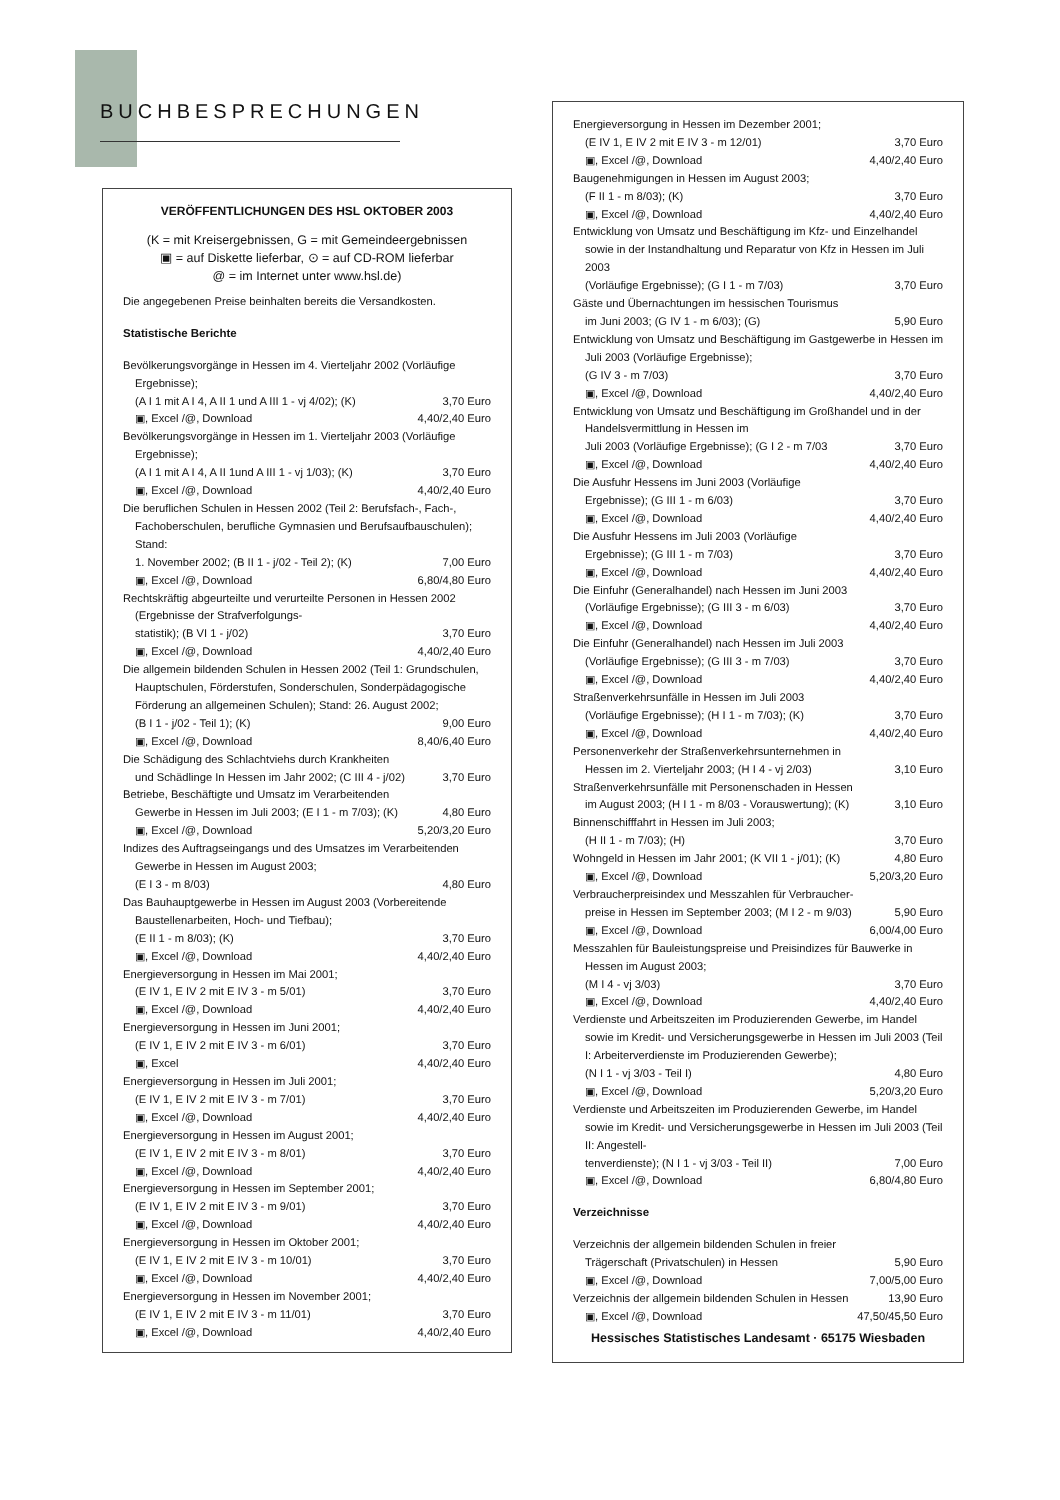BUCHBESPRECHUNGEN
VERÖFFENTLICHUNGEN DES HSL OKTOBER 2003
(K = mit Kreisergebnissen, G = mit Gemeindeergebnissen
▣ = auf Diskette lieferbar, ⊙ = auf CD-ROM lieferbar
@ = im Internet unter www.hsl.de)
Die angegebenen Preise beinhalten bereits die Versandkosten.
Statistische Berichte
Bevölkerungsvorgänge in Hessen im 4. Vierteljahr 2002 (Vorläufige Ergebnisse);
(A I 1 mit A I 4, A II 1 und A III 1 - vj 4/02); (K) 3,70 Euro
▣, Excel /@, Download 4,40/2,40 Euro
Bevölkerungsvorgänge in Hessen im 1. Vierteljahr 2003 (Vorläufige Ergebnisse);
(A I 1 mit A I 4, A II 1und A III 1 - vj 1/03); (K) 3,70 Euro
▣, Excel /@, Download 4,40/2,40 Euro
Die beruflichen Schulen in Hessen 2002 (Teil 2: Berufsfach-, Fach-, Fachoberschulen, berufliche Gymnasien und Berufsaufbauschulen); Stand:
1. November 2002; (B II 1 - j/02 - Teil 2); (K) 7,00 Euro
▣, Excel /@, Download 6,80/4,80 Euro
Rechtskräftig abgeurteilte und verurteilte Personen in Hessen 2002 (Ergebnisse der Strafverfolgungs-
statistik); (B VI 1 - j/02) 3,70 Euro
▣, Excel /@, Download 4,40/2,40 Euro
Die allgemein bildenden Schulen in Hessen 2002 (Teil 1: Grundschulen, Hauptschulen, Förderstufen, Sonderschulen, Sonderpädagogische Förderung an allgemeinen Schulen); Stand: 26. August 2002;
(B I 1 - j/02 - Teil 1); (K) 9,00 Euro
▣, Excel /@, Download 8,40/6,40 Euro
Die Schädigung des Schlachtviehs durch Krankheiten
und Schädlinge In Hessen im Jahr 2002; (C III 4 - j/02) 3,70 Euro
Betriebe, Beschäftigte und Umsatz im Verarbeitenden
Gewerbe in Hessen im Juli 2003; (E I 1 - m 7/03); (K) 4,80 Euro
▣, Excel /@, Download 5,20/3,20 Euro
Indizes des Auftragseingangs und des Umsatzes im Verarbeitenden Gewerbe in Hessen im August 2003;
(E I 3 - m 8/03) 4,80 Euro
Das Bauhauptgewerbe in Hessen im August 2003 (Vorbereitende Baustellenarbeiten, Hoch- und Tiefbau);
(E II 1 - m 8/03); (K) 3,70 Euro
▣, Excel /@, Download 4,40/2,40 Euro
Energieversorgung in Hessen im Mai 2001;
(E IV 1, E IV 2 mit E IV 3 - m 5/01) 3,70 Euro
▣, Excel /@, Download 4,40/2,40 Euro
Energieversorgung in Hessen im Juni 2001;
(E IV 1, E IV 2 mit E IV 3 - m 6/01) 3,70 Euro
▣, Excel 4,40/2,40 Euro
Energieversorgung in Hessen im Juli 2001;
(E IV 1, E IV 2 mit E IV 3 - m 7/01) 3,70 Euro
▣, Excel /@, Download 4,40/2,40 Euro
Energieversorgung in Hessen im August 2001;
(E IV 1, E IV 2 mit E IV 3 - m 8/01) 3,70 Euro
▣, Excel /@, Download 4,40/2,40 Euro
Energieversorgung in Hessen im September 2001;
(E IV 1, E IV 2 mit E IV 3 - m 9/01) 3,70 Euro
▣, Excel /@, Download 4,40/2,40 Euro
Energieversorgung in Hessen im Oktober 2001;
(E IV 1, E IV 2 mit E IV 3 - m 10/01) 3,70 Euro
▣, Excel /@, Download 4,40/2,40 Euro
Energieversorgung in Hessen im November 2001;
(E IV 1, E IV 2 mit E IV 3 - m 11/01) 3,70 Euro
▣, Excel /@, Download 4,40/2,40 Euro
Energieversorgung in Hessen im Dezember 2001;
(E IV 1, E IV 2 mit E IV 3 - m 12/01) 3,70 Euro
▣, Excel /@, Download 4,40/2,40 Euro
Baugenehmigungen in Hessen im August 2003;
(F II 1 - m 8/03); (K) 3,70 Euro
▣, Excel /@, Download 4,40/2,40 Euro
Entwicklung von Umsatz und Beschäftigung im Kfz- und Einzelhandel sowie in der Instandhaltung und Reparatur von Kfz in Hessen im Juli 2003
(Vorläufige Ergebnisse); (G I 1 - m 7/03) 3,70 Euro
Gäste und Übernachtungen im hessischen Tourismus
im Juni 2003; (G IV 1 - m 6/03); (G) 5,90 Euro
Entwicklung von Umsatz und Beschäftigung im Gastgewerbe in Hessen im Juli 2003 (Vorläufige Ergebnisse);
(G IV 3 - m 7/03) 3,70 Euro
▣, Excel /@, Download 4,40/2,40 Euro
Entwicklung von Umsatz und Beschäftigung im Großhandel und in der Handelsvermittlung in Hessen im
Juli 2003 (Vorläufige Ergebnisse); (G I 2 - m 7/03 3,70 Euro
▣, Excel /@, Download 4,40/2,40 Euro
Die Ausfuhr Hessens im Juni 2003 (Vorläufige
Ergebnisse); (G III 1 - m 6/03) 3,70 Euro
▣, Excel /@, Download 4,40/2,40 Euro
Die Ausfuhr Hessens im Juli 2003 (Vorläufige
Ergebnisse); (G III 1 - m 7/03) 3,70 Euro
▣, Excel /@, Download 4,40/2,40 Euro
Die Einfuhr (Generalhandel) nach Hessen im Juni 2003
(Vorläufige Ergebnisse); (G III 3 - m 6/03) 3,70 Euro
▣, Excel /@, Download 4,40/2,40 Euro
Die Einfuhr (Generalhandel) nach Hessen im Juli 2003
(Vorläufige Ergebnisse); (G III 3 - m 7/03) 3,70 Euro
▣, Excel /@, Download 4,40/2,40 Euro
Straßenverkehrsunfälle in Hessen im Juli 2003
(Vorläufige Ergebnisse); (H I 1 - m 7/03); (K) 3,70 Euro
▣, Excel /@, Download 4,40/2,40 Euro
Personenverkehr der Straßenverkehrsunternehmen in
Hessen im 2. Vierteljahr 2003; (H I 4 - vj 2/03) 3,10 Euro
Straßenverkehrsunfälle mit Personenschaden in Hessen
im August 2003; (H I 1 - m 8/03 - Vorauswertung); (K) 3,10 Euro
Binnenschifffahrt in Hessen im Juli 2003;
(H II 1 - m 7/03); (H) 3,70 Euro
Wohngeld in Hessen im Jahr 2001; (K VII 1 - j/01); (K) 4,80 Euro
▣, Excel /@, Download 5,20/3,20 Euro
Verbraucherpreisindex und Messzahlen für Verbraucher-
preise in Hessen im September 2003; (M I 2 - m 9/03) 5,90 Euro
▣, Excel /@, Download 6,00/4,00 Euro
Messzahlen für Bauleistungspreise und Preisindizes für Bauwerke in Hessen im August 2003;
(M I 4 - vj 3/03) 3,70 Euro
▣, Excel /@, Download 4,40/2,40 Euro
Verdienste und Arbeitszeiten im Produzierenden Gewerbe, im Handel sowie im Kredit- und Versicherungsgewerbe in Hessen im Juli 2003 (Teil I: Arbeiterverdienste im Produzierenden Gewerbe);
(N I 1 - vj 3/03 - Teil I) 4,80 Euro
▣, Excel /@, Download 5,20/3,20 Euro
Verdienste und Arbeitszeiten im Produzierenden Gewerbe, im Handel sowie im Kredit- und Versicherungsgewerbe in Hessen im Juli 2003 (Teil II: Angestell-
tenverdienste); (N I 1 - vj 3/03 - Teil II) 7,00 Euro
▣, Excel /@, Download 6,80/4,80 Euro
Verzeichnisse
Verzeichnis der allgemein bildenden Schulen in freier
Trägerschaft (Privatschulen) in Hessen 5,90 Euro
▣, Excel /@, Download 7,00/5,00 Euro
Verzeichnis der allgemein bildenden Schulen in Hessen 13,90 Euro
▣, Excel /@, Download 47,50/45,50 Euro
Hessisches Statistisches Landesamt · 65175 Wiesbaden